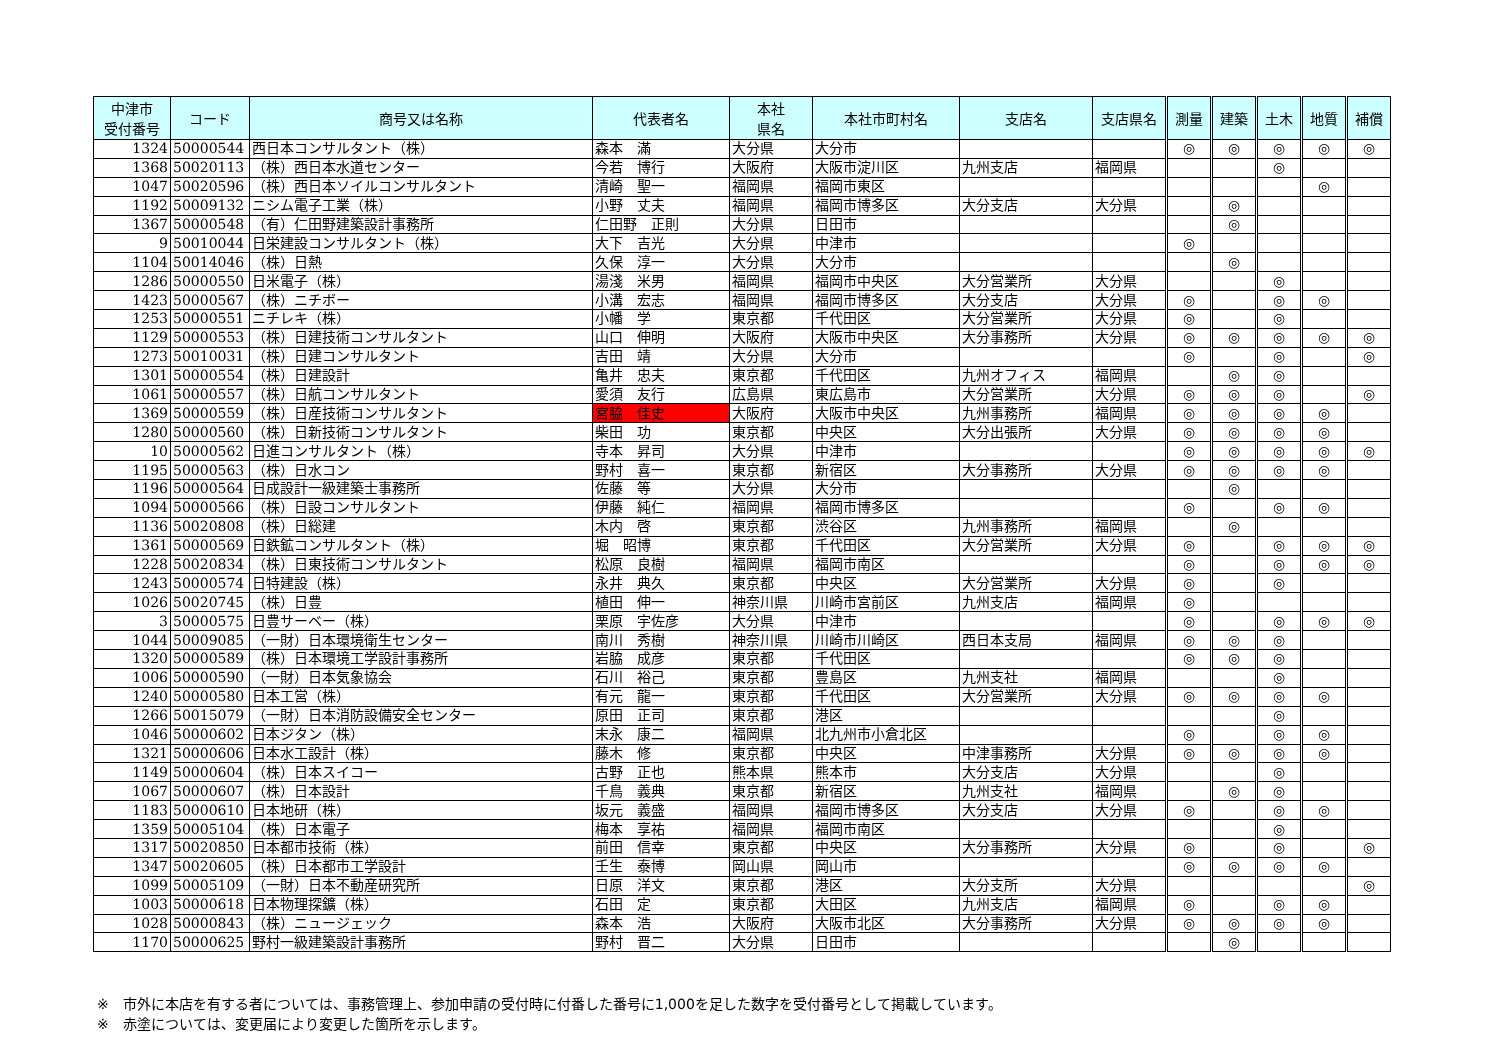| 中津市 受付番号 | コード | 商号又は名称 | 代表者名 | 本社 県名 | 本社市町村名 | 支店名 | 支店県名 | 測量 | 建築 | 土木 | 地質 | 補償 |
| --- | --- | --- | --- | --- | --- | --- | --- | --- | --- | --- | --- | --- |
| 1324 | 50000544 | 西日本コンサルタント（株） | 森本 滿 | 大分県 | 大分市 | | | ◎ | ◎ | ◎ | ◎ | ◎ |
| 1368 | 50020113 | （株）西日本水道センター | 今若 博行 | 大阪府 | 大阪市淀川区 | 九州支店 | 福岡県 | | | ◎ | | |
| 1047 | 50020596 | （株）西日本ソイルコンサルタント | 清崎 聖一 | 福岡県 | 福岡市東区 | | | | | | ◎ | |
| 1192 | 50009132 | ニシム電子工業（株） | 小野 丈夫 | 福岡県 | 福岡市博多区 | 大分支店 | 大分県 | | ◎ | | | |
| 1367 | 50000548 | （有）仁田野建築設計事務所 | 仁田野 正則 | 大分県 | 日田市 | | | | ◎ | | | |
| 9 | 50010044 | 日栄建設コンサルタント（株） | 大下 吉光 | 大分県 | 中津市 | | | ◎ | | | | |
| 1104 | 50014046 | （株）日熱 | 久保 淳一 | 大分県 | 大分市 | | | | ◎ | | | |
| 1286 | 50000550 | 日米電子（株） | 湯淺 米男 | 福岡県 | 福岡市中央区 | 大分営業所 | 大分県 | | | ◎ | | |
| 1423 | 50000567 | （株）ニチボー | 小溝 宏志 | 福岡県 | 福岡市博多区 | 大分支店 | 大分県 | ◎ | | ◎ | ◎ | |
| 1253 | 50000551 | ニチレキ（株） | 小幡 学 | 東京都 | 千代田区 | 大分営業所 | 大分県 | ◎ | | ◎ | | |
| 1129 | 50000553 | （株）日建技術コンサルタント | 山口 伸明 | 大阪府 | 大阪市中央区 | 大分事務所 | 大分県 | ◎ | ◎ | ◎ | ◎ | ◎ |
| 1273 | 50010031 | （株）日建コンサルタント | 吉田 靖 | 大分県 | 大分市 | | | ◎ | | ◎ | | ◎ |
| 1301 | 50000554 | （株）日建設計 | 亀井 忠夫 | 東京都 | 千代田区 | 九州オフィス | 福岡県 | | ◎ | ◎ | | |
| 1061 | 50000557 | （株）日航コンサルタント | 愛須 友行 | 広島県 | 東広島市 | 大分営業所 | 大分県 | ◎ | ◎ | ◎ | | ◎ |
| 1369 | 50000559 | （株）日産技術コンサルタント | 宮脇 佳史 | 大阪府 | 大阪市中央区 | 九州事務所 | 福岡県 | ◎ | ◎ | ◎ | ◎ | |
| 1280 | 50000560 | （株）日新技術コンサルタント | 柴田 功 | 東京都 | 中央区 | 大分出張所 | 大分県 | ◎ | ◎ | ◎ | ◎ | |
| 10 | 50000562 | 日進コンサルタント（株） | 寺本 昇司 | 大分県 | 中津市 | | | ◎ | ◎ | ◎ | ◎ | ◎ |
| 1195 | 50000563 | （株）日水コン | 野村 喜一 | 東京都 | 新宿区 | 大分事務所 | 大分県 | ◎ | ◎ | ◎ | ◎ | |
| 1196 | 50000564 | 日成設計一級建築士事務所 | 佐藤 等 | 大分県 | 大分市 | | | | ◎ | | | |
| 1094 | 50000566 | （株）日設コンサルタント | 伊藤 純仁 | 福岡県 | 福岡市博多区 | | | ◎ | | ◎ | ◎ | |
| 1136 | 50020808 | （株）日総建 | 木内 啓 | 東京都 | 渋谷区 | 九州事務所 | 福岡県 | | ◎ | | | |
| 1361 | 50000569 | 日鉄鉱コンサルタント（株） | 堀 昭博 | 東京都 | 千代田区 | 大分営業所 | 大分県 | ◎ | | ◎ | ◎ | ◎ |
| 1228 | 50020834 | （株）日東技術コンサルタント | 松原 良樹 | 福岡県 | 福岡市南区 | | | ◎ | | ◎ | ◎ | ◎ |
| 1243 | 50000574 | 日特建設（株） | 永井 典久 | 東京都 | 中央区 | 大分営業所 | 大分県 | ◎ | | ◎ | | |
| 1026 | 50020745 | （株）日豊 | 植田 伸一 | 神奈川県 | 川崎市宮前区 | 九州支店 | 福岡県 | ◎ | | | | |
| 3 | 50000575 | 日豊サーベー（株） | 栗原 宇佐彦 | 大分県 | 中津市 | | | ◎ | | ◎ | ◎ | ◎ |
| 1044 | 50009085 | （一財）日本環境衛生センター | 南川 秀樹 | 神奈川県 | 川崎市川崎区 | 西日本支局 | 福岡県 | ◎ | ◎ | ◎ | | |
| 1320 | 50000589 | （株）日本環境工学設計事務所 | 岩脇 成彦 | 東京都 | 千代田区 | | | ◎ | ◎ | ◎ | | |
| 1006 | 50000590 | （一財）日本気象協会 | 石川 裕己 | 東京都 | 豊島区 | 九州支社 | 福岡県 | | | ◎ | | |
| 1240 | 50000580 | 日本工営（株） | 有元 龍一 | 東京都 | 千代田区 | 大分営業所 | 大分県 | ◎ | ◎ | ◎ | ◎ | |
| 1266 | 50015079 | （一財）日本消防設備安全センター | 原田 正司 | 東京都 | 港区 | | | | | ◎ | | |
| 1046 | 50000602 | 日本ジタン（株） | 末永 康二 | 福岡県 | 北九州市小倉北区 | | | ◎ | | ◎ | ◎ | |
| 1321 | 50000606 | 日本水工設計（株） | 藤木 修 | 東京都 | 中央区 | 中津事務所 | 大分県 | ◎ | ◎ | ◎ | ◎ | |
| 1149 | 50000604 | （株）日本スイコー | 古野 正也 | 熊本県 | 熊本市 | 大分支店 | 大分県 | | | ◎ | | |
| 1067 | 50000607 | （株）日本設計 | 千鳥 義典 | 東京都 | 新宿区 | 九州支社 | 福岡県 | | ◎ | ◎ | | |
| 1183 | 50000610 | 日本地研（株） | 坂元 義盛 | 福岡県 | 福岡市博多区 | 大分支店 | 大分県 | ◎ | | ◎ | ◎ | |
| 1359 | 50005104 | （株）日本電子 | 梅本 享祐 | 福岡県 | 福岡市南区 | | | | | ◎ | | |
| 1317 | 50020850 | 日本都市技術（株） | 前田 信幸 | 東京都 | 中央区 | 大分事務所 | 大分県 | ◎ | | ◎ | | ◎ |
| 1347 | 50020605 | （株）日本都市工学設計 | 壬生 泰博 | 岡山県 | 岡山市 | | | ◎ | ◎ | ◎ | ◎ | |
| 1099 | 50005109 | （一財）日本不動産研究所 | 日原 洋文 | 東京都 | 港区 | 大分支所 | 大分県 | | | | | ◎ |
| 1003 | 50000618 | 日本物理探鑛（株） | 石田 定 | 東京都 | 大田区 | 九州支店 | 福岡県 | ◎ | | ◎ | ◎ | |
| 1028 | 50000843 | （株）ニュージェック | 森本 浩 | 大阪府 | 大阪市北区 | 大分事務所 | 大分県 | ◎ | ◎ | ◎ | ◎ | |
| 1170 | 50000625 | 野村一級建築設計事務所 | 野村 晋二 | 大分県 | 日田市 | | | | ◎ | | | |
※　市外に本店を有する者については、事務管理上、参加申請の受付時に付番した番号に1,000を足した数字を受付番号として掲載しています。
※　赤塗については、変更届により変更した箇所を示します。